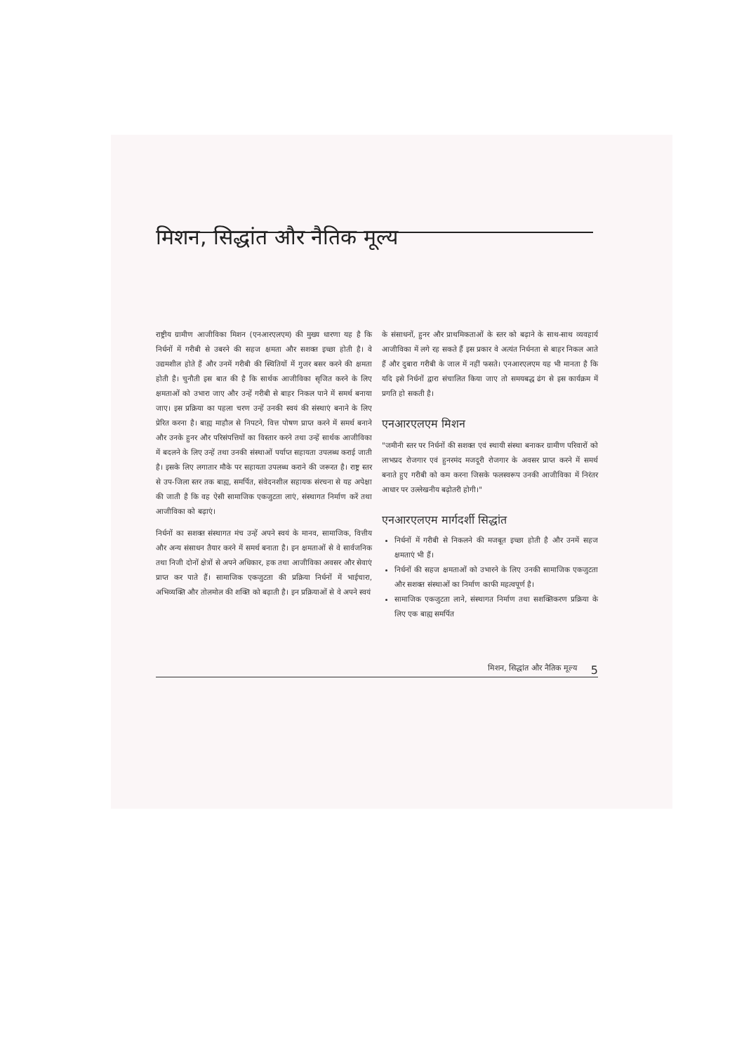मिशन, सिद्धांत और नैतिक मूल्य
राष्ट्रीय ग्रामीण आजीविका मिशन (एनआरएलएम) की मुख्य धारणा यह है कि निर्धनों में गरीबी से उबरने की सहज क्षमता और सशक्त इच्छा होती है। वे उद्यमशील होते हैं और उनमें गरीबी की स्थितियों में गुजर बसर करने की क्षमता होती है। चुनौती इस बात की है कि सार्थक आजीविका सृजित करने के लिए क्षमताओं को उभारा जाए और उन्हें गरीबी से बाहर निकल पाने में समर्थ बनाया जाए। इस प्रक्रिया का पहला चरण उन्हें उनकी स्वयं की संस्थाएं बनाने के लिए प्रेरित करना है। बाह्य माहौल से निपटने, वित्त पोषण प्राप्त करने में समर्थ बनाने और उनके हुनर और परिसंपत्तियों का विस्तार करने तथा उन्हें सार्थक आजीविका में बदलने के लिए उन्हें तथा उनकी संस्थाओं पर्याप्त सहायता उपलब्ध कराई जाती है। इसके लिए लगातार मौके पर सहायता उपलब्ध कराने की जरूरत है। राष्ट्र स्तर से उप-जिला स्तर तक बाह्य, समर्पित, संवेदनशील सहायक संरचना से यह अपेक्षा की जाती है कि वह ऐसी सामाजिक एकजुटता लाएं, संस्थागत निर्माण करें तथा आजीविका को बढ़ाएं।
निर्धनों का सशक्त संस्थागत मंच उन्हें अपने स्वयं के मानव, सामाजिक, वित्तीय और अन्य संसाधन तैयार करने में समर्थ बनाता है। इन क्षमताओं से वे सार्वजनिक तथा निजी दोनों क्षेत्रों से अपने अधिकार, हक तथा आजीविका अवसर और सेवाएं प्राप्त कर पाते हैं। सामाजिक एकजुटता की प्रक्रिया निर्धनों में भाईचारा, अभिव्यक्ति और तोलमोल की शक्ति को बढ़ाती है। इन प्रक्रियाओं से वे अपने स्वयं
के संसाधनों, हुनर और प्राथमिकताओं के स्तर को बढ़ाने के साथ-साथ व्यवहार्य आजीविका में लगे रह सकते हैं इस प्रकार वे अत्यंत निर्धनता से बाहर निकल आते हैं और दुबारा गरीबी के जाल में नहीं फसते। एनआरएलएम यह भी मानता है कि यदि इसे निर्धनों द्वारा संचालित किया जाए तो समयबद्ध ढंग से इस कार्यक्रम में प्रगति हो सकती है।
एनआरएलएम मिशन
"जमीनी स्तर पर निर्धनों की सशक्त एवं स्थायी संस्था बनाकर ग्रामीण परिवारों को लाभप्रद रोजगार एवं हुनरमंद मजदूरी रोजगार के अवसर प्राप्त करने में समर्थ बनाते हुए गरीबी को कम करना जिसके फलस्वरूप उनकी आजीविका में निरंतर आधार पर उल्लेखनीय बढ़ोतरी होगी।"
एनआरएलएम मार्गदर्शी सिद्धांत
निर्धनों में गरीबी से निकलने की मजबूत इच्छा होती है और उनमें सहज क्षमताएं भी हैं।
निर्धनों की सहज क्षमताओं को उभारने के लिए उनकी सामाजिक एकजुटता और सशक्त संस्थाओं का निर्माण काफी महत्वपूर्ण है।
सामाजिक एकजुटता लाने, संस्थागत निर्माण तथा सशक्तिकरण प्रक्रिया के लिए एक बाह्य समर्पित
मिशन, सिद्धांत और नैतिक मूल्य 5